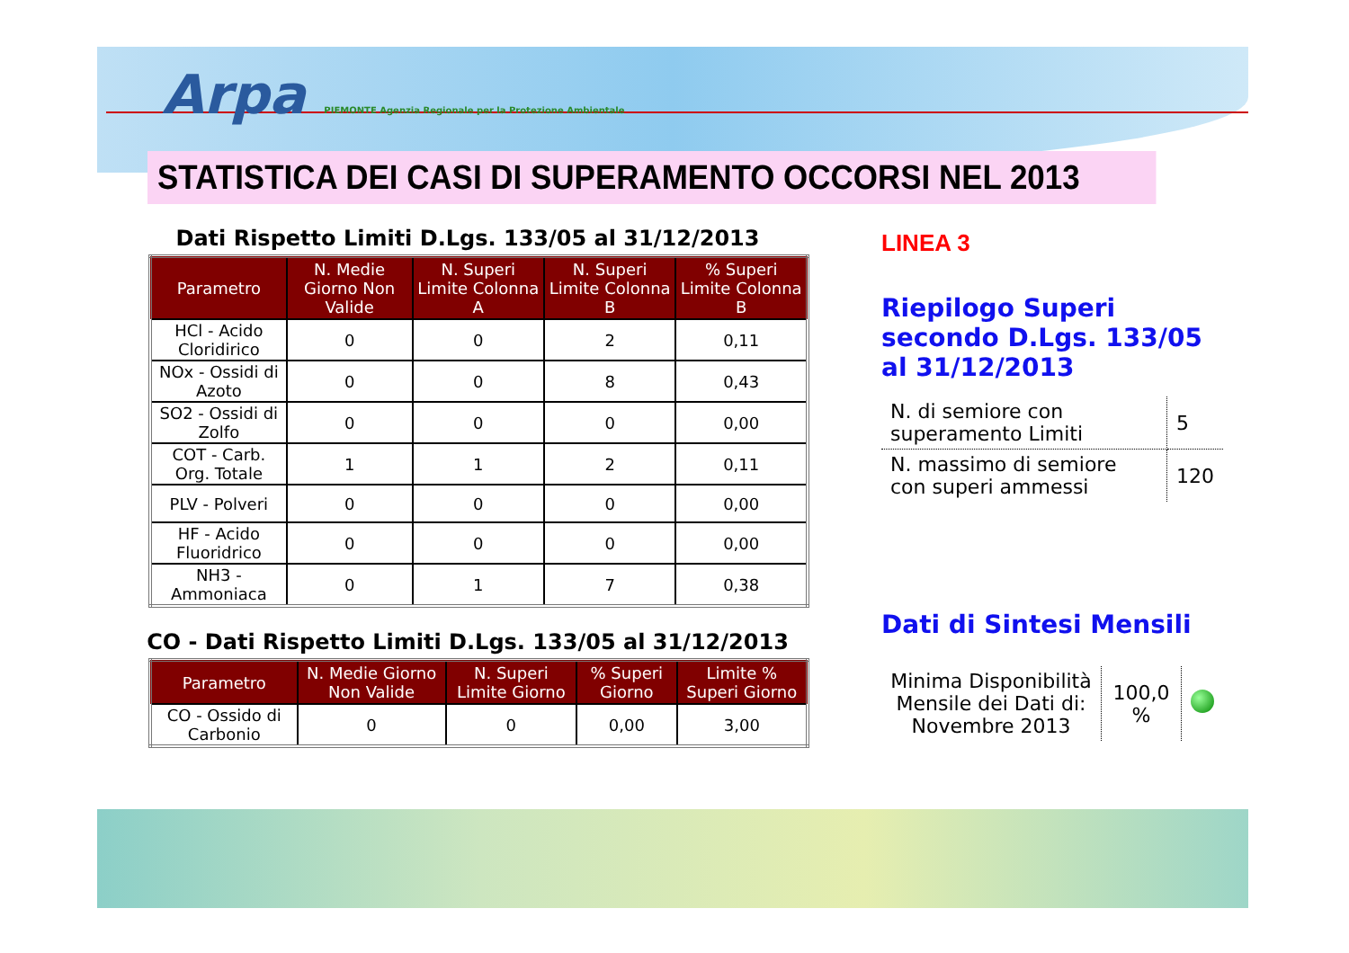Arpa PIEMONTE Agenzia Regionale per la Protezione Ambientale
STATISTICA DEI CASI DI SUPERAMENTO OCCORSI NEL 2013
Dati Rispetto Limiti D.Lgs. 133/05 al 31/12/2013
| Parametro | N. Medie Giorno Non Valide | N. Superi Limite Colonna A | N. Superi Limite Colonna B | % Superi Limite Colonna B |
| --- | --- | --- | --- | --- |
| HCl - Acido Cloridirico | 0 | 0 | 2 | 0,11 |
| NOx - Ossidi di Azoto | 0 | 0 | 8 | 0,43 |
| SO2 - Ossidi di Zolfo | 0 | 0 | 0 | 0,00 |
| COT - Carb. Org. Totale | 1 | 1 | 2 | 0,11 |
| PLV - Polveri | 0 | 0 | 0 | 0,00 |
| HF - Acido Fluoridrico | 0 | 0 | 0 | 0,00 |
| NH3 - Ammoniaca | 0 | 1 | 7 | 0,38 |
CO - Dati Rispetto Limiti D.Lgs. 133/05 al 31/12/2013
| Parametro | N. Medie Giorno Non Valide | N. Superi Limite Giorno | % Superi Giorno | Limite % Superi Giorno |
| --- | --- | --- | --- | --- |
| CO - Ossido di Carbonio | 0 | 0 | 0,00 | 3,00 |
LINEA 3
Riepilogo Superi secondo D.Lgs. 133/05 al 31/12/2013
| N. di semiore con superamento Limiti | 5 |
| N. massimo di semiore con superi ammessi | 120 |
Dati di Sintesi Mensili
| Minima Disponibilità Mensile dei Dati di: Novembre 2013 | 100,0 % | |